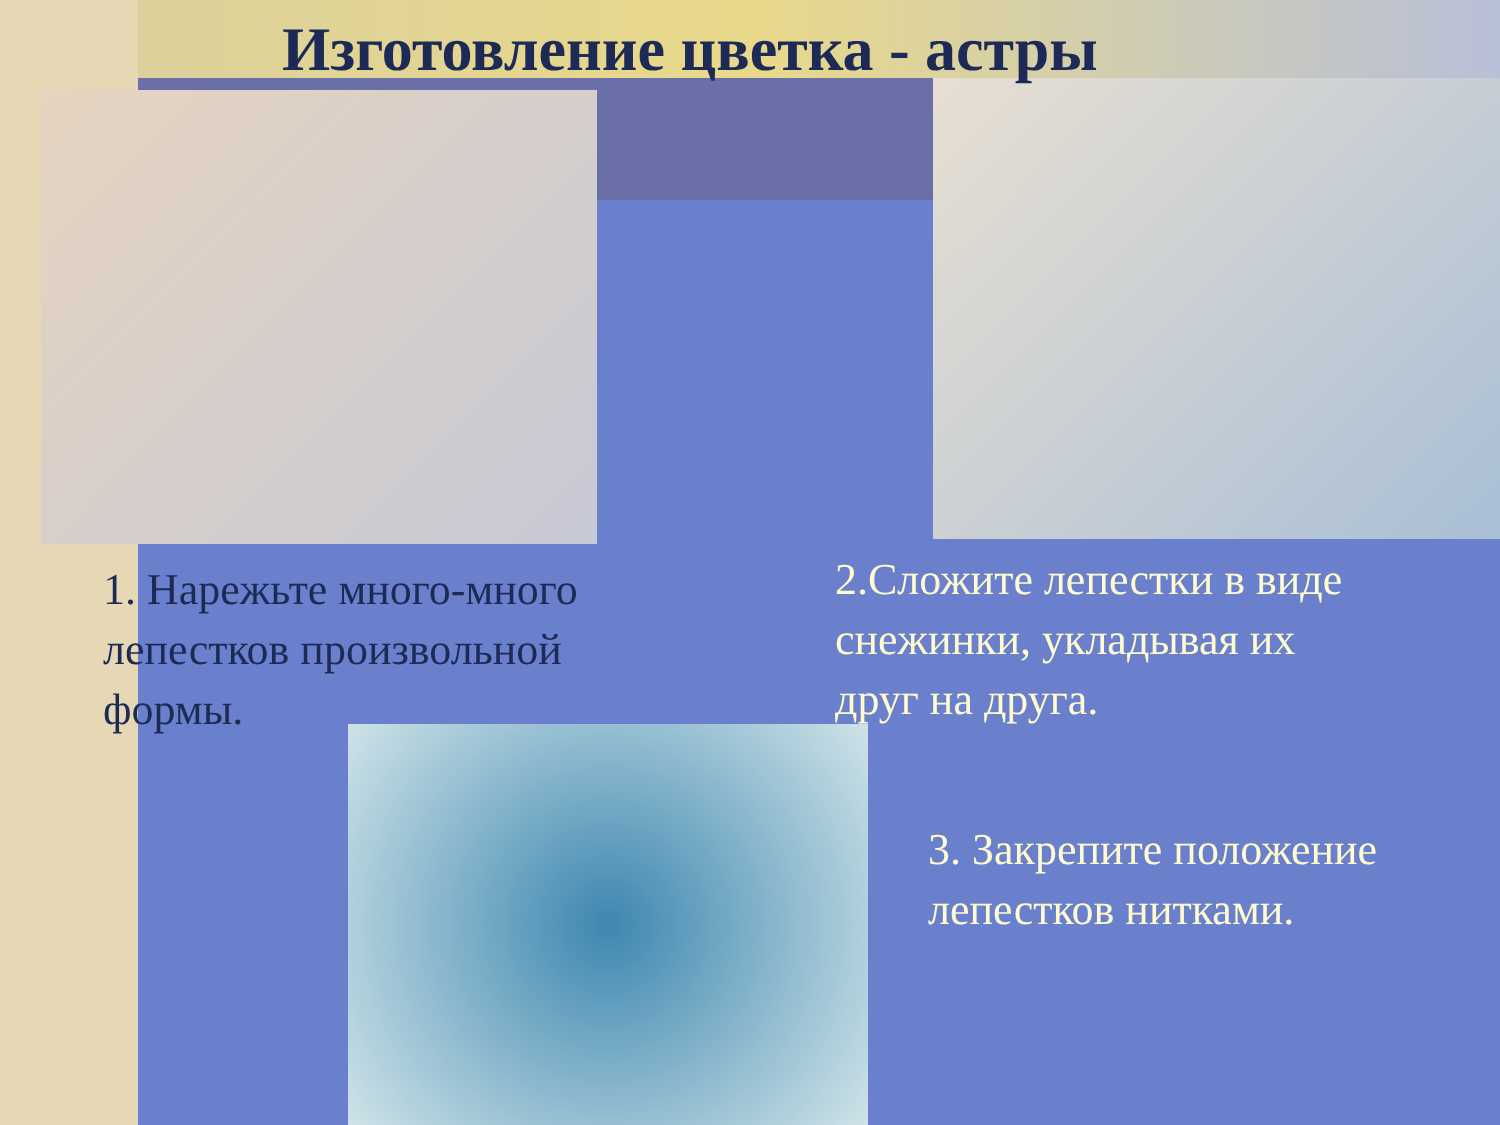Изготовление цветка - астры
1. Нарежьте много-много
лепестков произвольной
формы.
2.Сложите лепестки в виде
снежинки, укладывая их
друг на друга.
3. Закрепите положение
лепестков нитками.